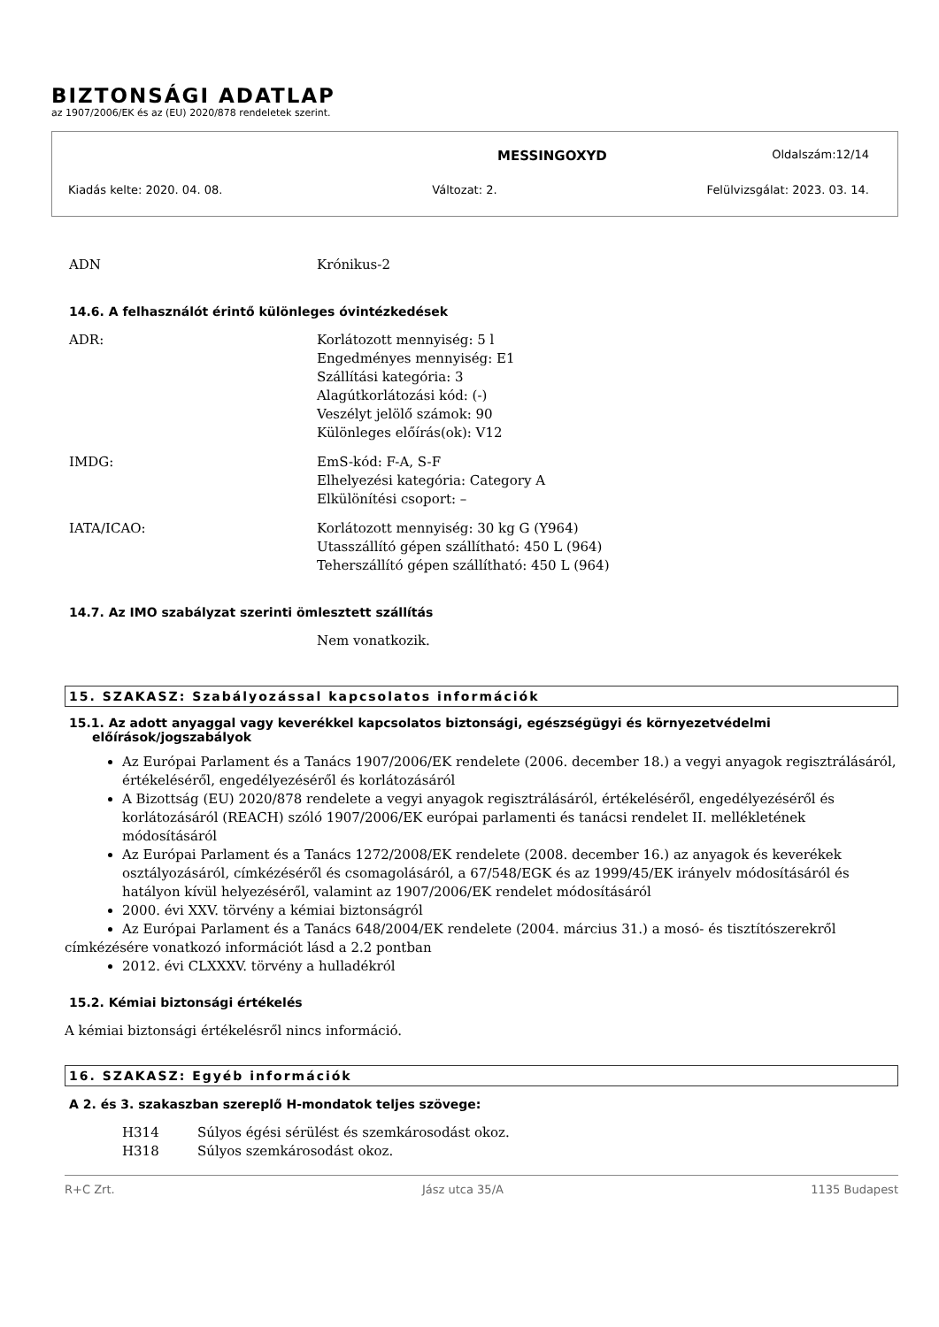BIZTONSÁGI ADATLAP
az 1907/2006/EK és az (EU) 2020/878 rendeletek szerint.
MESSINGOXYD Oldalszám:12/14
Kiadás kelte: 2020. 04. 08. Változat: 2. Felülvizsgálat: 2023. 03. 14.
| ADN | Krónikus-2 |
14.6. A felhasználót érintő különleges óvintézkedések
| ADR: | Korlátozott mennyiség: 5 l Engedményes mennyiség: E1 Szállítási kategória: 3 Alagútkorlátozási kód: (-) Veszélyt jelölő számok: 90 Különleges előírás(ok): V12 |
| IMDG: | EmS-kód: F-A, S-F Elhelyezési kategória: Category A Elkülönítési csoport: – |
| IATA/ICAO: | Korlátozott mennyiség: 30 kg G (Y964) Utasszállító gépen szállítható: 450 L (964) Teherszállító gépen szállítható: 450 L (964) |
14.7. Az IMO szabályzat szerinti ömlesztett szállítás
| | Nem vonatkozik. |
15. SZAKASZ: Szabályozással kapcsolatos információk
15.1. Az adott anyaggal vagy keverékkel kapcsolatos biztonsági, egészségügyi és környezetvédelmi előírások/jogszabályok
Az Európai Parlament és a Tanács 1907/2006/EK rendelete (2006. december 18.) a vegyi anyagok regisztrálásáról, értékeléséről, engedélyezéséről és korlátozásáról
A Bizottság (EU) 2020/878 rendelete a vegyi anyagok regisztrálásáról, értékeléséről, engedélyezéséről és korlátozásáról (REACH) szóló 1907/2006/EK európai parlamenti és tanácsi rendelet II. mellékletének módosításáról
Az Európai Parlament és a Tanács 1272/2008/EK rendelete (2008. december 16.) az anyagok és keverékek osztályozásáról, címkézéséről és csomagolásáról, a 67/548/EGK és az 1999/45/EK irányelv módosításáról és hatályon kívül helyezéséről, valamint az 1907/2006/EK rendelet módosításáról
2000. évi XXV. törvény a kémiai biztonságról
Az Európai Parlament és a Tanács 648/2004/EK rendelete (2004. március 31.) a mosó- és tisztítószerekről
címkézésére vonatkozó információt lásd a 2.2 pontban
2012. évi CLXXXV. törvény a hulladékról
15.2. Kémiai biztonsági értékelés
A kémiai biztonsági értékelésről nincs információ.
16. SZAKASZ: Egyéb információk
A 2. és 3. szakaszban szereplő H-mondatok teljes szövege:
| H314 | Súlyos égési sérülést és szemkárosodást okoz. |
| H318 | Súlyos szemkárosodást okoz. |
R+C Zrt. Jász utca 35/A 1135 Budapest